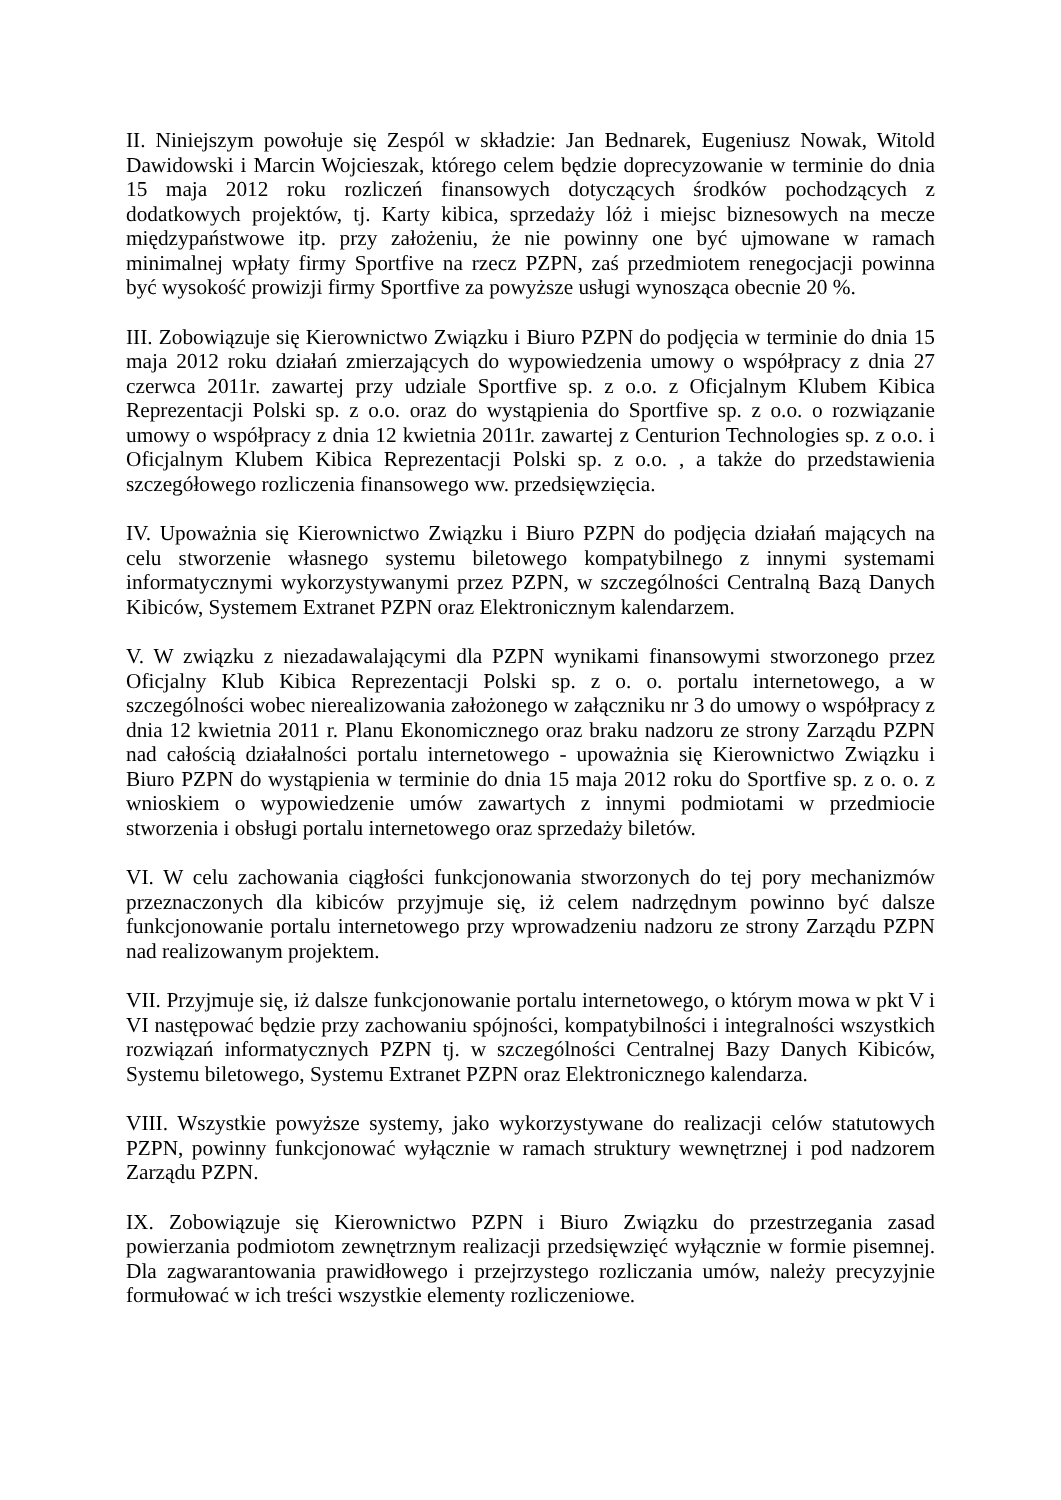II. Niniejszym powołuje się Zespól w składzie: Jan Bednarek, Eugeniusz Nowak, Witold Dawidowski i Marcin Wojcieszak, którego celem będzie doprecyzowanie w terminie do dnia 15 maja 2012 roku rozliczeń finansowych dotyczących środków pochodzących z dodatkowych projektów, tj. Karty kibica, sprzedaży lóż i miejsc biznesowych na mecze międzypaństwowe itp. przy założeniu, że nie powinny one być ujmowane w ramach minimalnej wpłaty firmy Sportfive na rzecz PZPN, zaś przedmiotem renegocjacji powinna być wysokość prowizji firmy Sportfive za powyższe usługi wynosząca obecnie 20 %.
III. Zobowiązuje się Kierownictwo Związku i Biuro PZPN do podjęcia w terminie do dnia 15 maja 2012 roku działań zmierzających do wypowiedzenia umowy o współpracy z dnia 27 czerwca 2011r. zawartej przy udziale Sportfive sp. z o.o. z Oficjalnym Klubem Kibica Reprezentacji Polski sp. z o.o. oraz do wystąpienia do Sportfive sp. z o.o. o rozwiązanie umowy o współpracy z dnia 12 kwietnia 2011r. zawartej z Centurion Technologies sp. z o.o. i Oficjalnym Klubem Kibica Reprezentacji Polski sp. z o.o. , a także do przedstawienia szczegółowego rozliczenia finansowego ww. przedsięwzięcia.
IV. Upoważnia się Kierownictwo Związku i Biuro PZPN do podjęcia działań mających na celu stworzenie własnego systemu biletowego kompatybilnego z innymi systemami informatycznymi wykorzystywanymi przez PZPN, w szczególności Centralną Bazą Danych Kibiców, Systemem Extranet PZPN oraz Elektronicznym kalendarzem.
V. W związku z niezadawalającymi dla PZPN wynikami finansowymi stworzonego przez Oficjalny Klub Kibica Reprezentacji Polski sp. z o. o. portalu internetowego, a w szczególności wobec nierealizowania założonego w załączniku nr 3 do umowy o współpracy z dnia 12 kwietnia 2011 r. Planu Ekonomicznego oraz braku nadzoru ze strony Zarządu PZPN nad całością działalności portalu internetowego - upoważnia się Kierownictwo Związku i Biuro PZPN do wystąpienia w terminie do dnia 15 maja 2012 roku do Sportfive sp. z o. o. z wnioskiem o wypowiedzenie umów zawartych z innymi podmiotami w przedmiocie stworzenia i obsługi portalu internetowego oraz sprzedaży biletów.
VI. W celu zachowania ciągłości funkcjonowania stworzonych do tej pory mechanizmów przeznaczonych dla kibiców przyjmuje się, iż celem nadrzędnym powinno być dalsze funkcjonowanie portalu internetowego przy wprowadzeniu nadzoru ze strony Zarządu PZPN nad realizowanym projektem.
VII. Przyjmuje się, iż dalsze funkcjonowanie portalu internetowego, o którym mowa w pkt V i VI następować będzie przy zachowaniu spójności, kompatybilności i integralności wszystkich rozwiązań informatycznych PZPN tj. w szczególności Centralnej Bazy Danych Kibiców, Systemu biletowego, Systemu Extranet PZPN oraz Elektronicznego kalendarza.
VIII. Wszystkie powyższe systemy, jako wykorzystywane do realizacji celów statutowych PZPN, powinny funkcjonować wyłącznie w ramach struktury wewnętrznej i pod nadzorem Zarządu PZPN.
IX. Zobowiązuje się Kierownictwo PZPN i Biuro Związku do przestrzegania zasad powierzania podmiotom zewnętrznym realizacji przedsięwzięć wyłącznie w formie pisemnej. Dla zagwarantowania prawidłowego i przejrzystego rozliczania umów, należy precyzyjnie formułować w ich treści wszystkie elementy rozliczeniowe.